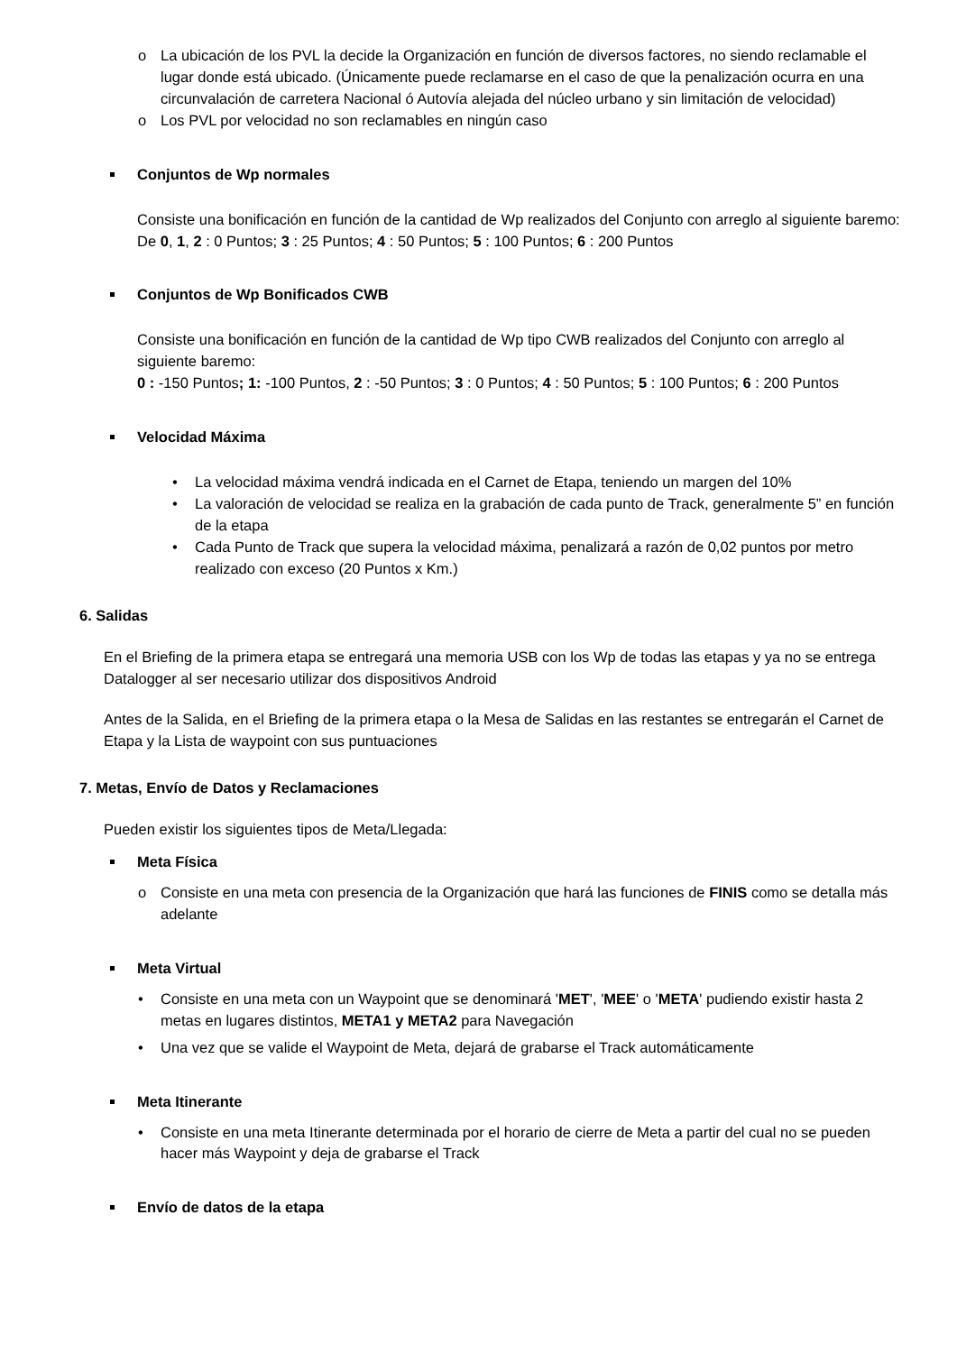o La ubicación de los PVL la decide la Organización en función de diversos factores, no siendo reclamable el lugar donde está ubicado. (Únicamente puede reclamarse en el caso de que la penalización ocurra en una circunvalación de carretera Nacional ó Autovía alejada del núcleo urbano y sin limitación de velocidad)
o Los PVL por velocidad no son reclamables en ningún caso
Conjuntos de Wp normales
Consiste una bonificación en función de la cantidad de Wp realizados del Conjunto con arreglo al siguiente baremo:
De 0, 1, 2 : 0 Puntos; 3 : 25 Puntos; 4 : 50 Puntos; 5 : 100 Puntos; 6 : 200 Puntos
Conjuntos de Wp Bonificados CWB
Consiste una bonificación en función de la cantidad de Wp tipo CWB realizados del Conjunto con arreglo al siguiente baremo:
0 : -150 Puntos; 1: -100 Puntos, 2 : -50 Puntos; 3 : 0 Puntos; 4 : 50 Puntos; 5 : 100 Puntos; 6 : 200 Puntos
Velocidad Máxima
• La velocidad máxima vendrá indicada en el Carnet de Etapa, teniendo un margen del 10%
• La valoración de velocidad se realiza en la grabación de cada punto de Track, generalmente 5” en función de la etapa
• Cada Punto de Track que supera la velocidad máxima, penalizará a razón de 0,02 puntos por metro realizado con exceso (20 Puntos x Km.)
6. Salidas
En el Briefing de la primera etapa se entregará una memoria USB con los Wp de todas las etapas y ya no se entrega Datalogger al ser necesario utilizar dos dispositivos Android
Antes de la Salida, en el Briefing de la primera etapa o la Mesa de Salidas en las restantes se entregarán el Carnet de Etapa y la Lista de waypoint con sus puntuaciones
7. Metas, Envío de Datos y Reclamaciones
Pueden existir los siguientes tipos de Meta/Llegada:
Meta Física
o Consiste en una meta con presencia de la Organización que hará las funciones de FINIS como se detalla más adelante
Meta Virtual
• Consiste en una meta con un Waypoint que se denominará 'MET', 'MEE' o 'META' pudiendo existir hasta 2 metas en lugares distintos, META1 y META2 para Navegación
• Una vez que se valide el Waypoint de Meta, dejará de grabarse el Track automáticamente
Meta Itinerante
• Consiste en una meta Itinerante determinada por el horario de cierre de Meta a partir del cual no se pueden hacer más Waypoint y deja de grabarse el Track
Envío de datos de la etapa